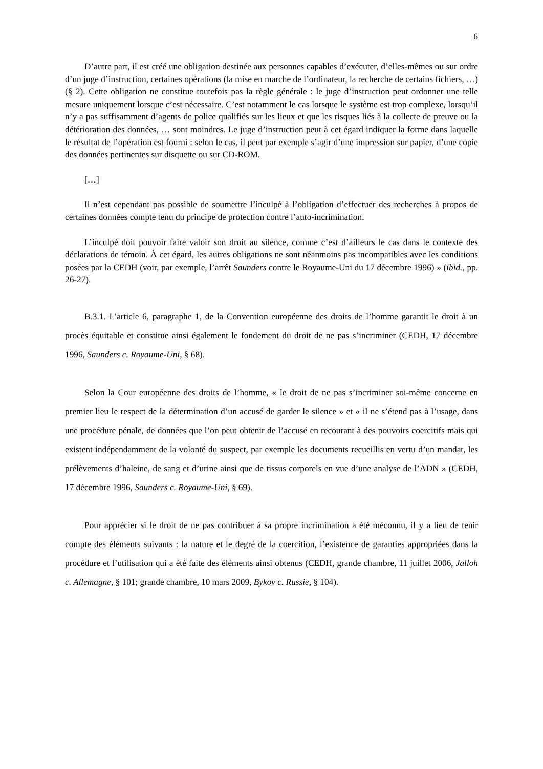6
D’autre part, il est créé une obligation destinée aux personnes capables d’exécuter, d’elles-mêmes ou sur ordre d’un juge d’instruction, certaines opérations (la mise en marche de l’ordinateur, la recherche de certains fichiers, …) (§ 2). Cette obligation ne constitue toutefois pas la règle générale : le juge d’instruction peut ordonner une telle mesure uniquement lorsque c’est nécessaire. C’est notamment le cas lorsque le système est trop complexe, lorsqu’il n’y a pas suffisamment d’agents de police qualifiés sur les lieux et que les risques liés à la collecte de preuve ou la détérioration des données, … sont moindres. Le juge d’instruction peut à cet égard indiquer la forme dans laquelle le résultat de l’opération est fourni : selon le cas, il peut par exemple s’agir d’une impression sur papier, d’une copie des données pertinentes sur disquette ou sur CD-ROM.
[…]
Il n’est cependant pas possible de soumettre l’inculpé à l’obligation d’effectuer des recherches à propos de certaines données compte tenu du principe de protection contre l’auto-incrimination.
L’inculpé doit pouvoir faire valoir son droit au silence, comme c’est d’ailleurs le cas dans le contexte des déclarations de témoin. À cet égard, les autres obligations ne sont néanmoins pas incompatibles avec les conditions posées par la CEDH (voir, par exemple, l’arrêt Saunders contre le Royaume-Uni du 17 décembre 1996) » (ibid., pp. 26-27).
B.3.1. L’article 6, paragraphe 1, de la Convention européenne des droits de l’homme garantit le droit à un procès équitable et constitue ainsi également le fondement du droit de ne pas s’incriminer (CEDH, 17 décembre 1996, Saunders c. Royaume-Uni, § 68).
Selon la Cour européenne des droits de l’homme, « le droit de ne pas s’incriminer soi-même concerne en premier lieu le respect de la détermination d’un accusé de garder le silence » et « il ne s’étend pas à l’usage, dans une procédure pénale, de données que l’on peut obtenir de l’accusé en recourant à des pouvoirs coercitifs mais qui existent indépendamment de la volonté du suspect, par exemple les documents recueillis en vertu d’un mandat, les prélèvements d’haleine, de sang et d’urine ainsi que de tissus corporels en vue d’une analyse de l’ADN » (CEDH, 17 décembre 1996, Saunders c. Royaume-Uni, § 69).
Pour apprécier si le droit de ne pas contribuer à sa propre incrimination a été méconnu, il y a lieu de tenir compte des éléments suivants : la nature et le degré de la coercition, l’existence de garanties appropriées dans la procédure et l’utilisation qui a été faite des éléments ainsi obtenus (CEDH, grande chambre, 11 juillet 2006, Jalloh c. Allemagne, § 101; grande chambre, 10 mars 2009, Bykov c. Russie, § 104).